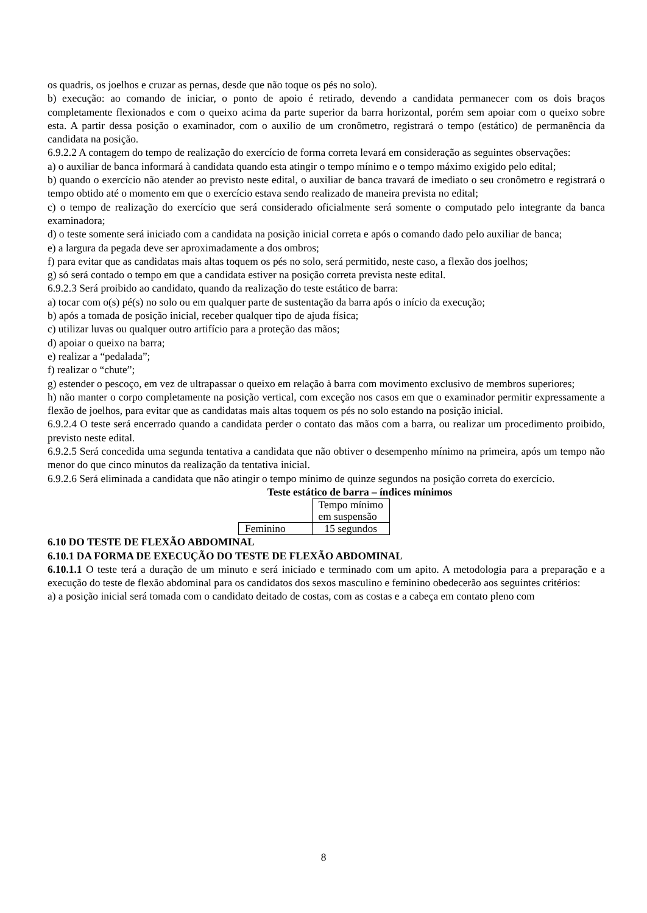os quadris, os joelhos e cruzar as pernas, desde que não toque os pés no solo).
b) execução: ao comando de iniciar, o ponto de apoio é retirado, devendo a candidata permanecer com os dois braços completamente flexionados e com o queixo acima da parte superior da barra horizontal, porém sem apoiar com o queixo sobre esta. A partir dessa posição o examinador, com o auxilio de um cronômetro, registrará o tempo (estático) de permanência da candidata na posição.
6.9.2.2 A contagem do tempo de realização do exercício de forma correta levará em consideração as seguintes observações:
a) o auxiliar de banca informará à candidata quando esta atingir o tempo mínimo e o tempo máximo exigido pelo edital;
b) quando o exercício não atender ao previsto neste edital, o auxiliar de banca travará de imediato o seu cronômetro e registrará o tempo obtido até o momento em que o exercício estava sendo realizado de maneira prevista no edital;
c) o tempo de realização do exercício que será considerado oficialmente será somente o computado pelo integrante da banca examinadora;
d) o teste somente será iniciado com a candidata na posição inicial correta e após o comando dado pelo auxiliar de banca;
e) a largura da pegada deve ser aproximadamente a dos ombros;
f) para evitar que as candidatas mais altas toquem os pés no solo, será permitido, neste caso, a flexão dos joelhos;
g) só será contado o tempo em que a candidata estiver na posição correta prevista neste edital.
6.9.2.3 Será proibido ao candidato, quando da realização do teste estático de barra:
a) tocar com o(s) pé(s) no solo ou em qualquer parte de sustentação da barra após o início da execução;
b) após a tomada de posição inicial, receber qualquer tipo de ajuda física;
c) utilizar luvas ou qualquer outro artifício para a proteção das mãos;
d) apoiar o queixo na barra;
e) realizar a “pedalada”;
f) realizar o “chute”;
g) estender o pescoço, em vez de ultrapassar o queixo em relação à barra com movimento exclusivo de membros superiores;
h) não manter o corpo completamente na posição vertical, com exceção nos casos em que o examinador permitir expressamente a flexão de joelhos, para evitar que as candidatas mais altas toquem os pés no solo estando na posição inicial.
6.9.2.4 O teste será encerrado quando a candidata perder o contato das mãos com a barra, ou realizar um procedimento proibido, previsto neste edital.
6.9.2.5 Será concedida uma segunda tentativa a candidata que não obtiver o desempenho mínimo na primeira, após um tempo não menor do que cinco minutos da realização da tentativa inicial.
6.9.2.6 Será eliminada a candidata que não atingir o tempo mínimo de quinze segundos na posição correta do exercício.
Teste estático de barra – índices mínimos
| | Tempo mínimo em suspensão |
| Feminino | 15 segundos |
6.10 DO TESTE DE FLEXÃO ABDOMINAL
6.10.1 DA FORMA DE EXECUÇÃO DO TESTE DE FLEXÃO ABDOMINAL
6.10.1.1 O teste terá a duração de um minuto e será iniciado e terminado com um apito. A metodologia para a preparação e a execução do teste de flexão abdominal para os candidatos dos sexos masculino e feminino obedecerão aos seguintes critérios:
a) a posição inicial será tomada com o candidato deitado de costas, com as costas e a cabeça em contato pleno com
8